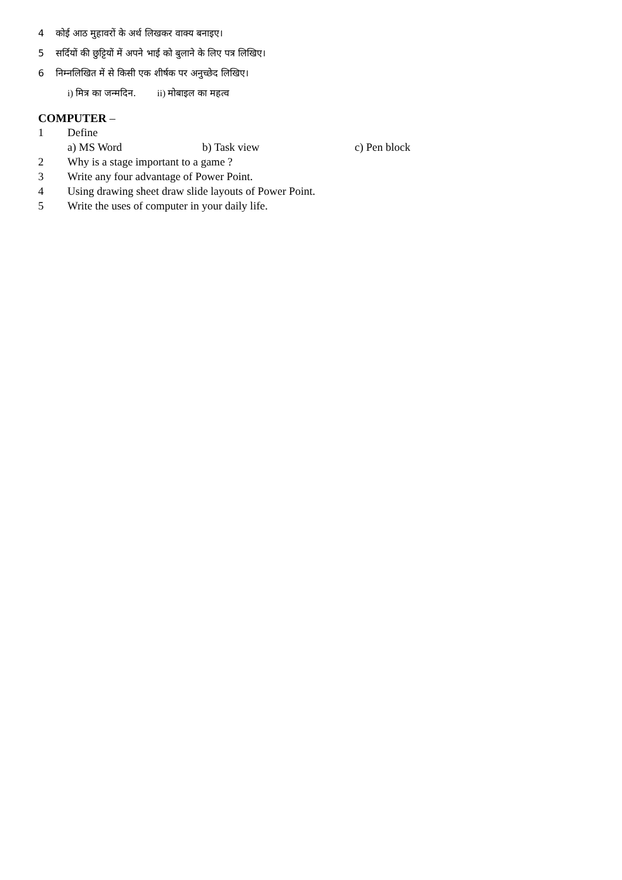4 कोई आठ मुहावरों के अर्थ लिखकर वाक्य बनाइए।
5 सर्दियों की छुट्टियों में अपने भाई को बुलाने के लिए पत्र लिखिए।
6 निम्नलिखित में से किसी एक शीर्षक पर अनुच्छेद लिखिए।
i) मित्र का जन्मदिन. ii) मोबाइल का महत्व
COMPUTER –
1 Define
a) MS Word b) Task view c) Pen block
2 Why is a stage important to a game ?
3 Write any four advantage of Power Point.
4 Using drawing sheet draw slide layouts of Power Point.
5 Write the uses of computer in your daily life.